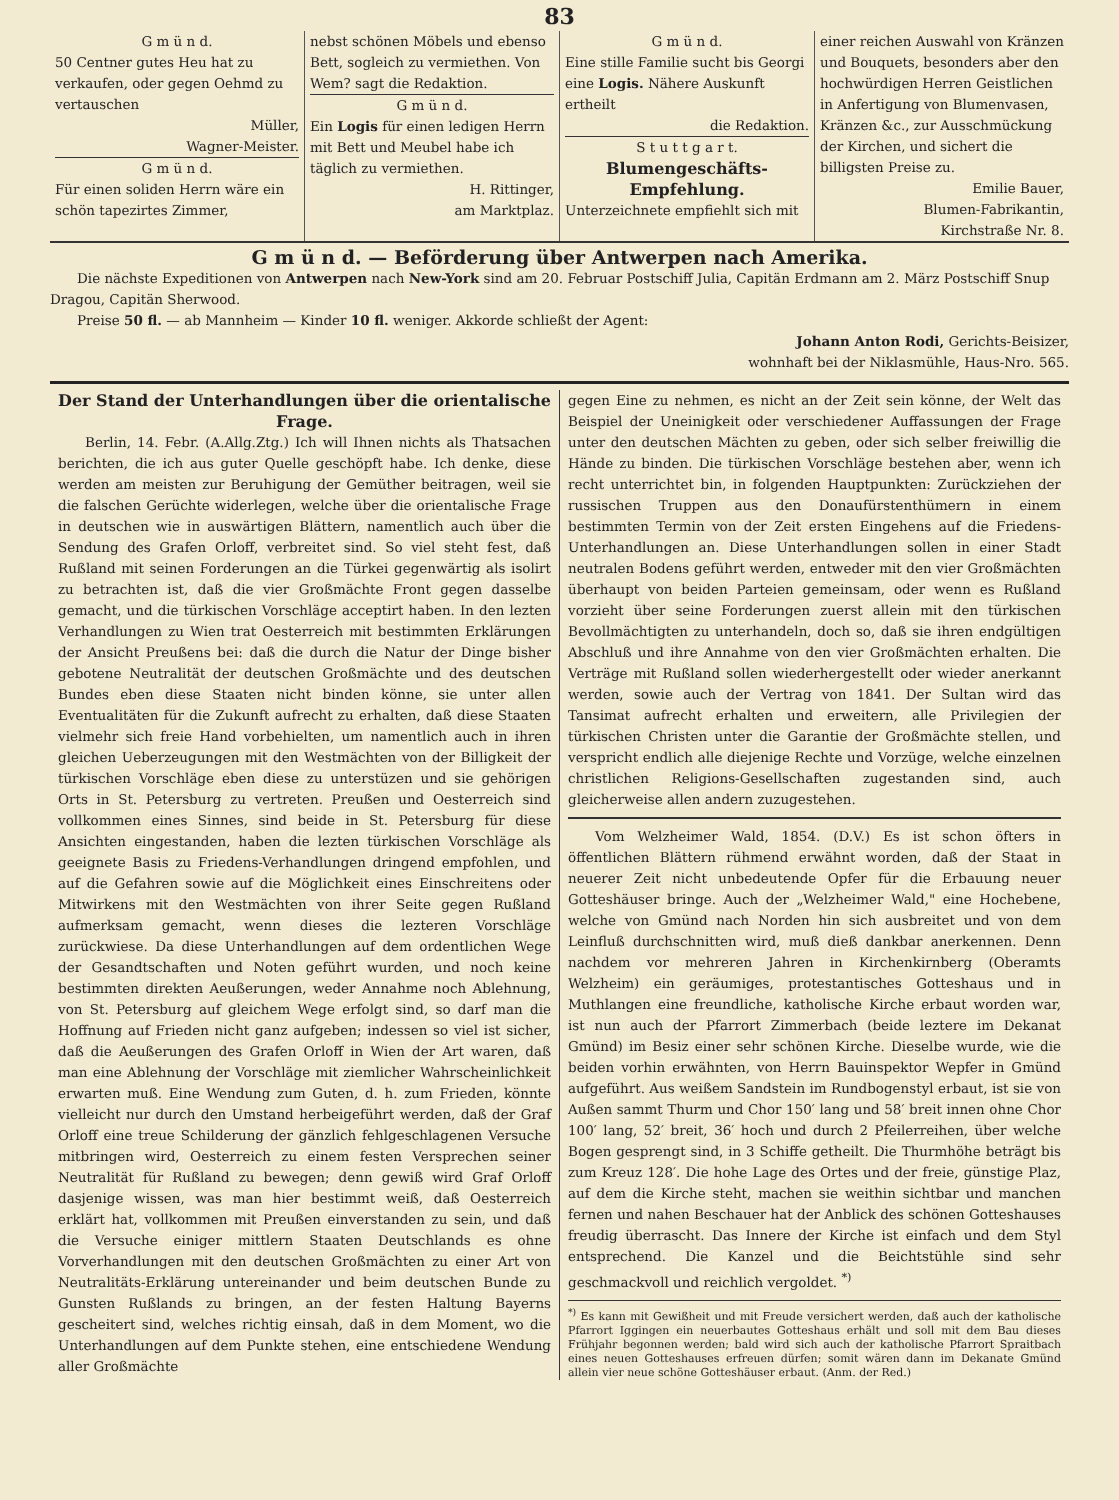83
G m ü n d.
50 Centner gutes Heu hat zu verkaufen, oder gegen Oehmd zu vertauschen
Müller,
Wagner-Meister.
G m ü n d.
Für einen soliden Herrn wäre ein schön tapezirtes Zimmer,
nebst schönen Möbels und ebenso Bett, sogleich zu vermiethen. Von Wem? sagt die Redaktion.
G m ü n d.
Ein Logis für einen ledigen Herrn mit Bett und Meubel habe ich täglich zu vermiethen.
H. Rittinger,
am Marktplaz.
G m ü n d.
Eine stille Familie sucht bis Georgi eine Logis. Nähere Auskunft ertheilt
die Redaktion.
S t u t t g a r t.
Blumengeschäfts-
Empfehlung.
Unterzeichnete empfiehlt sich mit
einer reichen Auswahl von Kränzen und Bouquets, besonders aber den hochwürdigen Herren Geistlichen in Anfertigung von Blumenvasen, Kränzen &c., zur Ausschmückung der Kirchen, und sichert die billigsten Preise zu.
Emilie Bauer,
Blumen-Fabrikantin,
Kirchstraße Nr. 8.
G m ü n d. — Beförderung über Antwerpen nach Amerika.
Die nächste Expeditionen von Antwerpen nach New-York sind am 20. Februar Postschiff Julia, Capitän Erdmann am 2. März Postschiff Snup Dragou, Capitän Sherwood.
Preise 50 fl. — ab Mannheim — Kinder 10 fl. weniger. Akkorde schließt der Agent:
Johann Anton Rodi, Gerichts-Beisizer,
wohnhaft bei der Niklasmühle, Haus-Nro. 565.
Der Stand der Unterhandlungen über die orientalische Frage.
Berlin, 14. Febr. (A.Allg.Ztg.) Ich will Ihnen nichts als Thatsachen berichten, die ich aus guter Quelle geschöpft habe. Ich denke, diese werden am meisten zur Beruhigung der Gemüther beitragen, weil sie die falschen Gerüchte widerlegen, welche über die orientalische Frage in deutschen wie in auswärtigen Blättern, namentlich auch über die Sendung des Grafen Orloff, verbreitet sind. So viel steht fest, daß Rußland mit seinen Forderungen an die Türkei gegenwärtig als isolirt zu betrachten ist, daß die vier Großmächte Front gegen dasselbe gemacht, und die türkischen Vorschläge acceptirt haben. In den lezten Verhandlungen zu Wien trat Oesterreich mit bestimmten Erklärungen der Ansicht Preußens bei: daß die durch die Natur der Dinge bisher gebotene Neutralität der deutschen Großmächte und des deutschen Bundes eben diese Staaten nicht binden könne, sie unter allen Eventualitäten für die Zukunft aufrecht zu erhalten, daß diese Staaten vielmehr sich freie Hand vorbehielten, um namentlich auch in ihren gleichen Ueberzeugungen mit den Westmächten von der Billigkeit der türkischen Vorschläge eben diese zu unterstüzen und sie gehörigen Orts in St. Petersburg zu vertreten. Preußen und Oesterreich sind vollkommen eines Sinnes, sind beide in St. Petersburg für diese Ansichten eingestanden, haben die lezten türkischen Vorschläge als geeignete Basis zu Friedens-Verhandlungen dringend empfohlen, und auf die Gefahren sowie auf die Möglichkeit eines Einschreitens oder Mitwirkens mit den Westmächten von ihrer Seite gegen Rußland aufmerksam gemacht, wenn dieses die lezteren Vorschläge zurückwiese. Da diese Unterhandlungen auf dem ordentlichen Wege der Gesandtschaften und Noten geführt wurden, und noch keine bestimmten direkten Aeußerungen, weder Annahme noch Ablehnung, von St. Petersburg auf gleichem Wege erfolgt sind, so darf man die Hoffnung auf Frieden nicht ganz aufgeben; indessen so viel ist sicher, daß die Aeußerungen des Grafen Orloff in Wien der Art waren, daß man eine Ablehnung der Vorschläge mit ziemlicher Wahrscheinlichkeit erwarten muß. Eine Wendung zum Guten, d. h. zum Frieden, könnte vielleicht nur durch den Umstand herbeigeführt werden, daß der Graf Orloff eine treue Schilderung der gänzlich fehlgeschlagenen Versuche mitbringen wird, Oesterreich zu einem festen Versprechen seiner Neutralität für Rußland zu bewegen; denn gewiß wird Graf Orloff dasjenige wissen, was man hier bestimmt weiß, daß Oesterreich erklärt hat, vollkommen mit Preußen einverstanden zu sein, und daß die Versuche einiger mittlern Staaten Deutschlands es ohne Vorverhandlungen mit den deutschen Großmächten zu einer Art von Neutralitäts-Erklärung untereinander und beim deutschen Bunde zu Gunsten Rußlands zu bringen, an der festen Haltung Bayerns gescheitert sind, welches richtig einsah, daß in dem Moment, wo die Unterhandlungen auf dem Punkte stehen, eine entschiedene Wendung aller Großmächte
gegen Eine zu nehmen, es nicht an der Zeit sein könne, der Welt das Beispiel der Uneinigkeit oder verschiedener Auffassungen der Frage unter den deutschen Mächten zu geben, oder sich selber freiwillig die Hände zu binden. Die türkischen Vorschläge bestehen aber, wenn ich recht unterrichtet bin, in folgenden Hauptpunkten: Zurückziehen der russischen Truppen aus den Donaufürstenthümern in einem bestimmten Termin von der Zeit ersten Eingehens auf die Friedens-Unterhandlungen an. Diese Unterhandlungen sollen in einer Stadt neutralen Bodens geführt werden, entweder mit den vier Großmächten überhaupt von beiden Parteien gemeinsam, oder wenn es Rußland vorzieht über seine Forderungen zuerst allein mit den türkischen Bevollmächtigten zu unterhandeln, doch so, daß sie ihren endgültigen Abschluß und ihre Annahme von den vier Großmächten erhalten. Die Verträge mit Rußland sollen wiederhergestellt oder wieder anerkannt werden, sowie auch der Vertrag von 1841. Der Sultan wird das Tansimat aufrecht erhalten und erweitern, alle Privilegien der türkischen Christen unter die Garantie der Großmächte stellen, und verspricht endlich alle diejenige Rechte und Vorzüge, welche einzelnen christlichen Religions-Gesellschaften zugestanden sind, auch gleicherweise allen andern zuzugestehen.
Vom Welzheimer Wald, 1854. (D.V.) Es ist schon öfters in öffentlichen Blättern rühmend erwähnt worden, daß der Staat in neuerer Zeit nicht unbedeutende Opfer für die Erbauung neuer Gotteshäuser bringe. Auch der „Welzheimer Wald," eine Hochebene, welche von Gmünd nach Norden hin sich ausbreitet und von dem Leinfluß durchschnitten wird, muß dieß dankbar anerkennen. Denn nachdem vor mehreren Jahren in Kirchenkirnberg (Oberamts Welzheim) ein geräumiges, protestantisches Gotteshaus und in Muthlangen eine freundliche, katholische Kirche erbaut worden war, ist nun auch der Pfarrort Zimmerbach (beide leztere im Dekanat Gmünd) im Besiz einer sehr schönen Kirche. Dieselbe wurde, wie die beiden vorhin erwähnten, von Herrn Bauinspektor Wepfer in Gmünd aufgeführt. Aus weißem Sandstein im Rundbogenstyl erbaut, ist sie von Außen sammt Thurm und Chor 150′ lang und 58′ breit innen ohne Chor 100′ lang, 52′ breit, 36′ hoch und durch 2 Pfeilerreihen, über welche Bogen gesprengt sind, in 3 Schiffe getheilt. Die Thurmhöhe beträgt bis zum Kreuz 128′. Die hohe Lage des Ortes und der freie, günstige Plaz, auf dem die Kirche steht, machen sie weithin sichtbar und manchen fernen und nahen Beschauer hat der Anblick des schönen Gotteshauses freudig überrascht. Das Innere der Kirche ist einfach und dem Styl entsprechend. Die Kanzel und die Beichtstühle sind sehr geschmackvoll und reichlich vergoldet. <sup>*)</sup>
<sup>*)</sup> Es kann mit Gewißheit und mit Freude versichert werden, daß auch der katholische Pfarrort Iggingen ein neuerbautes Gotteshaus erhält und soll mit dem Bau dieses Frühjahr begonnen werden; bald wird sich auch der katholische Pfarrort Spraitbach eines neuen Gotteshauses erfreuen dürfen; somit wären dann im Dekanate Gmünd allein vier neue schöne Gotteshäuser erbaut. (Anm. der Red.)